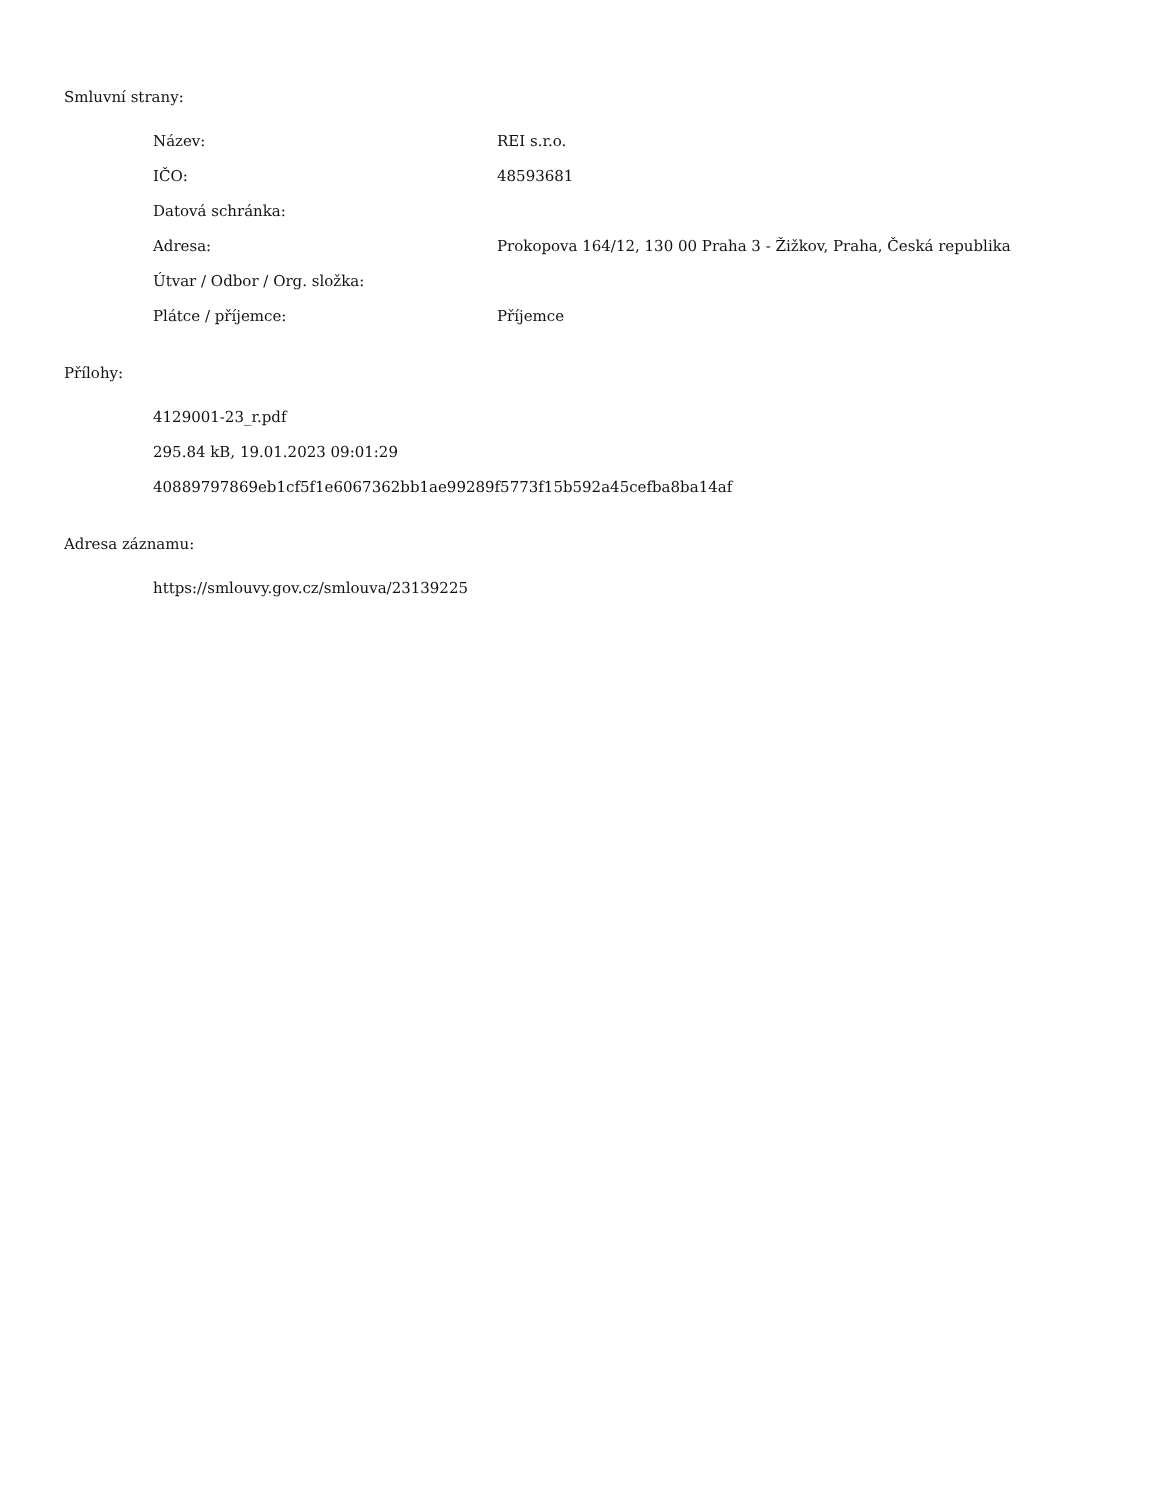Smluvní strany:
| Název: | REI s.r.o. |
| IČO: | 48593681 |
| Datová schránka: | |
| Adresa: | Prokopova 164/12, 130 00 Praha 3 - Žižkov, Praha, Česká republika |
| Útvar / Odbor / Org. složka: | |
| Plátce / příjemce: | Příjemce |
Přílohy:
4129001-23_r.pdf
295.84 kB, 19.01.2023 09:01:29
40889797869eb1cf5f1e6067362bb1ae99289f5773f15b592a45cefba8ba14af
Adresa záznamu:
https://smlouvy.gov.cz/smlouva/23139225